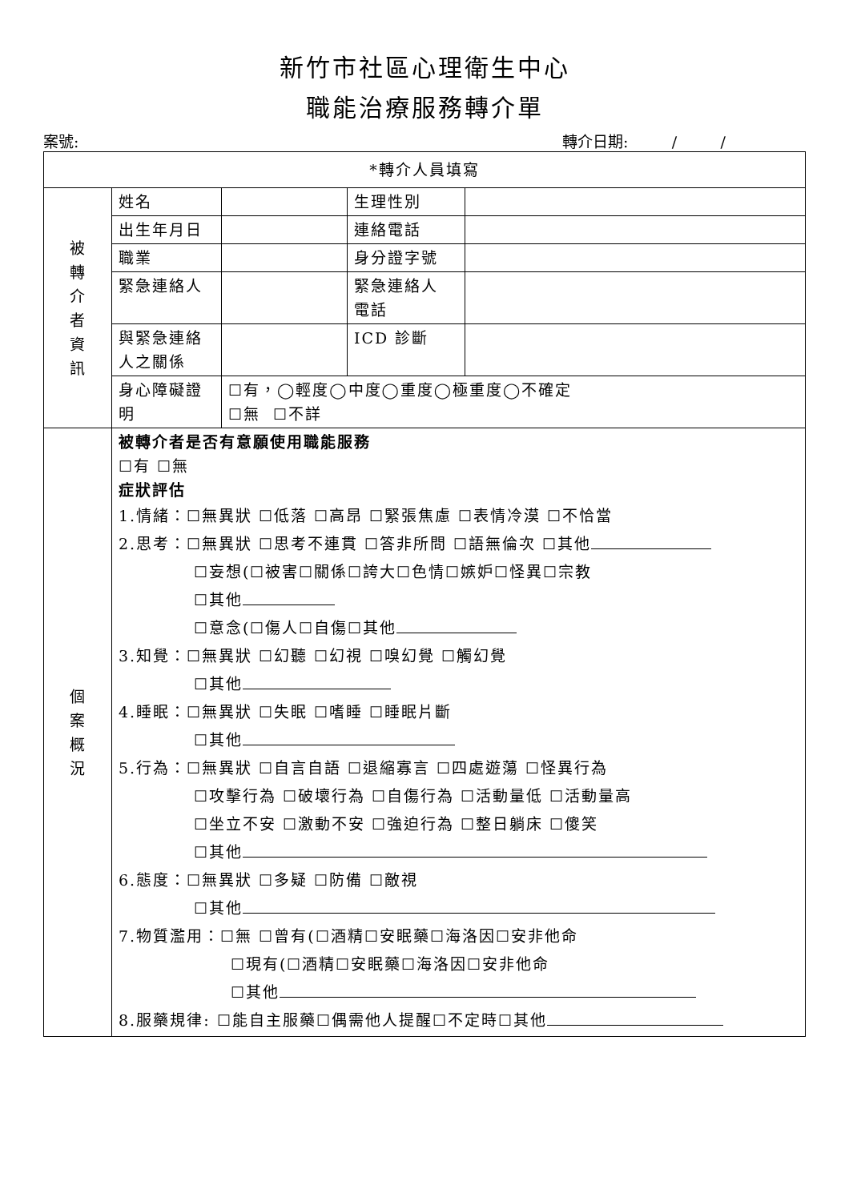新竹市社區心理衛生中心
職能治療服務轉介單
案號: 轉介日期: / /
| *轉介人員填寫 | | | | |
| 被 轉 介 者 資 訊 | 姓名 | | 生理性別 | |
| | 出生年月日 | | 連絡電話 | |
| | 職業 | | 身分證字號 | |
| | 緊急連絡人 | | 緊急連絡人 電話 | |
| | 與緊急連絡 人之關係 | | ICD 診斷 | |
| | 身心障礙證 明 | ☐有，◯輕度◯中度◯重度◯極重度◯不確定 ☐無 ☐不詳 | | |
| 個 案 概 況 | 被轉介者是否有意願使用職能服務 ☐有 ☐無 症狀評估 1.情緒：☐無異狀 ☐低落 ☐高昂 ☐緊張焦慮 ☐表情冷漠 ☐不恰當 2.思考：☐無異狀 ☐思考不連貫 ☐答非所問 ☐語無倫次 ☐其他 ☐妄想(☐被害☐關係☐誇大☐色情☐嫉妒☐怪異☐宗教 ☐其他 ☐意念(☐傷人☐自傷☐其他 3.知覺：☐無異狀 ☐幻聽 ☐幻視 ☐嗅幻覺 ☐觸幻覺 ☐其他 4.睡眠：☐無異狀 ☐失眠 ☐嗜睡 ☐睡眠片斷 ☐其他 5.行為：☐無異狀 ☐自言自語 ☐退縮寡言 ☐四處遊蕩 ☐怪異行為 ☐攻擊行為 ☐破壞行為 ☐自傷行為 ☐活動量低 ☐活動量高 ☐坐立不安 ☐激動不安 ☐強迫行為 ☐整日躺床 ☐傻笑 ☐其他 6.態度：☐無異狀 ☐多疑 ☐防備 ☐敵視 ☐其他 7.物質濫用：☐無 ☐曾有(☐酒精☐安眠藥☐海洛因☐安非他命 ☐現有(☐酒精☐安眠藥☐海洛因☐安非他命 ☐其他 8.服藥規律: ☐能自主服藥☐偶需他人提醒☐不定時☐其他 | | | |